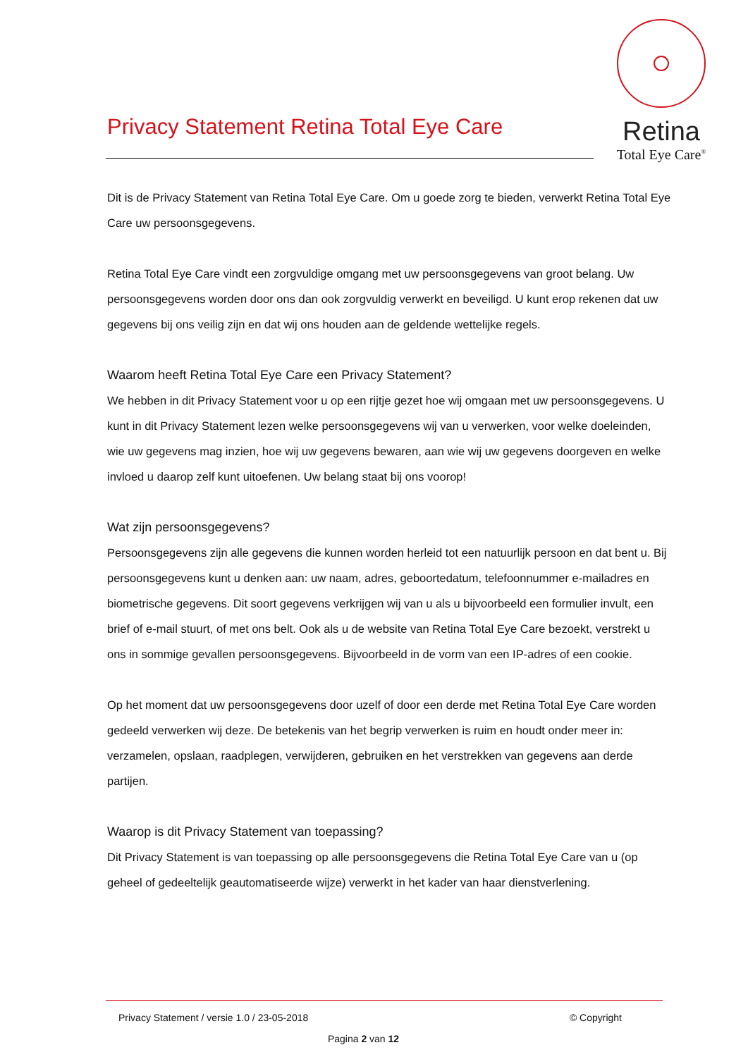Retina
Total Eye Care<sup>®</sup>
Privacy Statement Retina Total Eye Care
Dit is de Privacy Statement van Retina Total Eye Care. Om u goede zorg te bieden, verwerkt Retina Total Eye Care uw persoonsgegevens.
Retina Total Eye Care vindt een zorgvuldige omgang met uw persoonsgegevens van groot belang. Uw persoonsgegevens worden door ons dan ook zorgvuldig verwerkt en beveiligd. U kunt erop rekenen dat uw gegevens bij ons veilig zijn en dat wij ons houden aan de geldende wettelijke regels.
Waarom heeft Retina Total Eye Care een Privacy Statement?
We hebben in dit Privacy Statement voor u op een rijtje gezet hoe wij omgaan met uw persoonsgegevens. U kunt in dit Privacy Statement lezen welke persoonsgegevens wij van u verwerken, voor welke doeleinden, wie uw gegevens mag inzien, hoe wij uw gegevens bewaren, aan wie wij uw gegevens doorgeven en welke invloed u daarop zelf kunt uitoefenen. Uw belang staat bij ons voorop!
Wat zijn persoonsgegevens?
Persoonsgegevens zijn alle gegevens die kunnen worden herleid tot een natuurlijk persoon en dat bent u. Bij persoonsgegevens kunt u denken aan: uw naam, adres, geboortedatum, telefoonnummer e-mailadres en biometrische gegevens. Dit soort gegevens verkrijgen wij van u als u bijvoorbeeld een formulier invult, een brief of e-mail stuurt, of met ons belt. Ook als u de website van Retina Total Eye Care bezoekt, verstrekt u ons in sommige gevallen persoonsgegevens. Bijvoorbeeld in de vorm van een IP-adres of een cookie.
Op het moment dat uw persoonsgegevens door uzelf of door een derde met Retina Total Eye Care worden gedeeld verwerken wij deze. De betekenis van het begrip verwerken is ruim en houdt onder meer in: verzamelen, opslaan, raadplegen, verwijderen, gebruiken en het verstrekken van gegevens aan derde partijen.
Waarop is dit Privacy Statement van toepassing?
Dit Privacy Statement is van toepassing op alle persoonsgegevens die Retina Total Eye Care van u (op geheel of gedeeltelijk geautomatiseerde wijze) verwerkt in het kader van haar dienstverlening.
Privacy Statement / versie 1.0 / 23-05-2018 © Copyright
Pagina 2 van 12